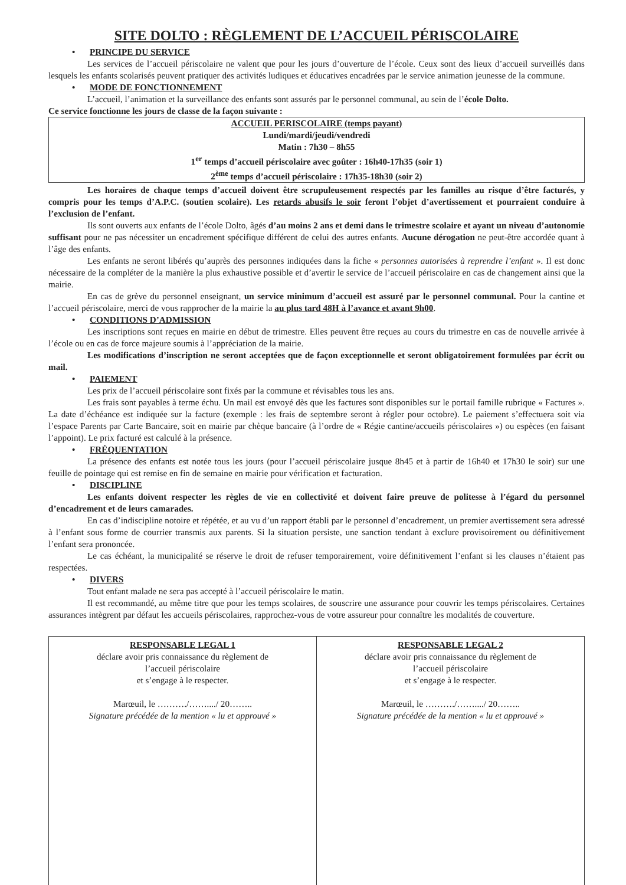SITE DOLTO : RÈGLEMENT DE L’ACCUEIL PÉRISCOLAIRE
• PRINCIPE DU SERVICE
Les services de l’accueil périscolaire ne valent que pour les jours d’ouverture de l’école. Ceux sont des lieux d’accueil surveillés dans lesquels les enfants scolarisés peuvent pratiquer des activités ludiques et éducatives encadrées par le service animation jeunesse de la commune.
• MODE DE FONCTIONNEMENT
L’accueil, l’animation et la surveillance des enfants sont assurés par le personnel communal, au sein de l’école Dolto.
Ce service fonctionne les jours de classe de la façon suivante :
ACCUEIL PERISCOLAIRE (temps payant)
Lundi/mardi/jeudi/vendredi
Matin : 7h30 – 8h55
1<sup>er</sup> temps d’accueil périscolaire avec goûter : 16h40-17h35 (soir 1)
2<sup>ème</sup> temps d’accueil périscolaire : 17h35-18h30 (soir 2)
Les horaires de chaque temps d’accueil doivent être scrupuleusement respectés par les familles au risque d’être facturés, y compris pour les temps d’A.P.C. (soutien scolaire). Les retards abusifs le soir feront l’objet d’avertissement et pourraient conduire à l’exclusion de l’enfant.
Ils sont ouverts aux enfants de l’école Dolto, âgés d’au moins 2 ans et demi dans le trimestre scolaire et ayant un niveau d’autonomie suffisant pour ne pas nécessiter un encadrement spécifique différent de celui des autres enfants. Aucune dérogation ne peut-être accordée quant à l’âge des enfants.
Les enfants ne seront libérés qu’auprès des personnes indiquées dans la fiche « personnes autorisées à reprendre l’enfant ». Il est donc nécessaire de la compléter de la manière la plus exhaustive possible et d’avertir le service de l’accueil périscolaire en cas de changement ainsi que la mairie.
En cas de grève du personnel enseignant, un service minimum d’accueil est assuré par le personnel communal. Pour la cantine et l’accueil périscolaire, merci de vous rapprocher de la mairie la au plus tard 48H à l’avance et avant 9h00.
• CONDITIONS D’ADMISSION
Les inscriptions sont reçues en mairie en début de trimestre. Elles peuvent être reçues au cours du trimestre en cas de nouvelle arrivée à l’école ou en cas de force majeure soumis à l’appréciation de la mairie.
Les modifications d’inscription ne seront acceptées que de façon exceptionnelle et seront obligatoirement formulées par écrit ou mail.
• PAIEMENT
Les prix de l’accueil périscolaire sont fixés par la commune et révisables tous les ans.
Les frais sont payables à terme échu. Un mail est envoyé dès que les factures sont disponibles sur le portail famille rubrique « Factures ». La date d’échéance est indiquée sur la facture (exemple : les frais de septembre seront à régler pour octobre). Le paiement s’effectuera soit via l’espace Parents par Carte Bancaire, soit en mairie par chèque bancaire (à l’ordre de « Régie cantine/accueils périscolaires ») ou espèces (en faisant l’appoint). Le prix facturé est calculé à la présence.
• FRÉQUENTATION
La présence des enfants est notée tous les jours (pour l’accueil périscolaire jusque 8h45 et à partir de 16h40 et 17h30 le soir) sur une feuille de pointage qui est remise en fin de semaine en mairie pour vérification et facturation.
• DISCIPLINE
Les enfants doivent respecter les règles de vie en collectivité et doivent faire preuve de politesse à l’égard du personnel d’encadrement et de leurs camarades.
En cas d’indiscipline notoire et répétée, et au vu d’un rapport établi par le personnel d’encadrement, un premier avertissement sera adressé à l’enfant sous forme de courrier transmis aux parents. Si la situation persiste, une sanction tendant à exclure provisoirement ou définitivement l’enfant sera prononcée.
Le cas échéant, la municipalité se réserve le droit de refuser temporairement, voire définitivement l’enfant si les clauses n’étaient pas respectées.
• DIVERS
Tout enfant malade ne sera pas accepté à l’accueil périscolaire le matin.
Il est recommandé, au même titre que pour les temps scolaires, de souscrire une assurance pour couvrir les temps périscolaires. Certaines assurances intègrent par défaut les accueils périscolaires, rapprochez-vous de votre assureur pour connaître les modalités de couverture.
| RESPONSABLE LEGAL 1 déclare avoir pris connaissance du règlement de l’accueil périscolaire et s’engage à le respecter. Marœuil, le ………./……..../ 20…….. Signature précédée de la mention « lu et approuvé » | RESPONSABLE LEGAL 2 déclare avoir pris connaissance du règlement de l’accueil périscolaire et s’engage à le respecter. Marœuil, le ………./……..../ 20…….. Signature précédée de la mention « lu et approuvé » |